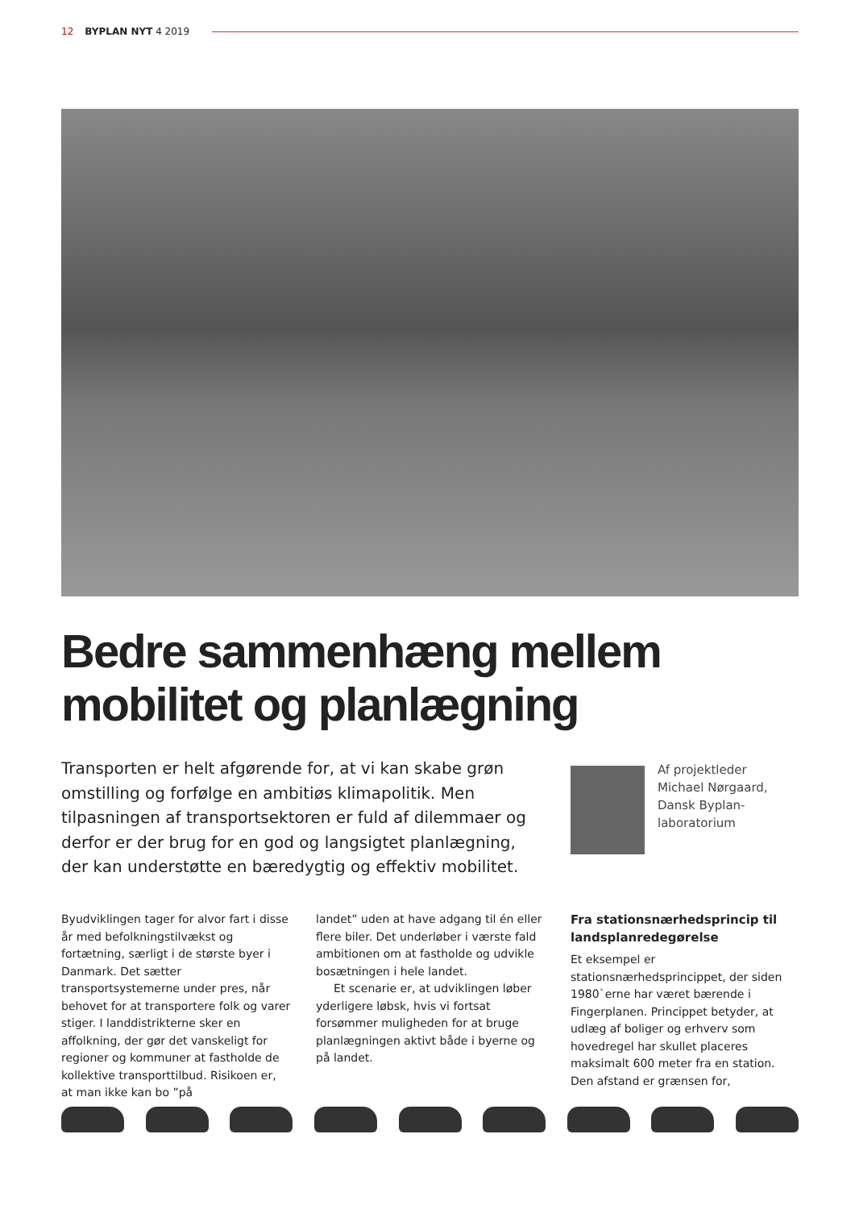12 BYPLAN NYT 4 2019
Bedre sammenhæng mellem
mobilitet og planlægning
Transporten er helt afgørende for, at vi kan skabe grøn omstilling og forfølge en ambitiøs klimapolitik. Men tilpasningen af transportsektoren er fuld af dilemmaer og derfor er der brug for en god og langsigtet planlægning, der kan understøtte en bæredygtig og effektiv mobilitet.
Af projektleder
Michael Nørgaard,
Dansk Byplan-
laboratorium
Byudviklingen tager for alvor fart i disse år med befolkningstilvækst og fortætning, særligt i de største byer i Danmark. Det sætter transportsystemerne under pres, når behovet for at transportere folk og varer stiger. I landdistrikterne sker en affolkning, der gør det vanskeligt for regioner og kommuner at fastholde de kollektive transporttilbud. Risikoen er, at man ikke kan bo ”på
landet” uden at have adgang til én eller flere biler. Det underløber i værste fald ambitionen om at fastholde og udvikle bosætningen i hele landet.
Et scenarie er, at udviklingen løber yderligere løbsk, hvis vi fortsat forsømmer muligheden for at bruge planlægningen aktivt både i byerne og på landet.
Fra stationsnærhedsprincip til landsplanredegørelse
Et eksempel er stationsnærhedsprincippet, der siden 1980`erne har været bærende i Fingerplanen. Princippet betyder, at udlæg af boliger og erhverv som hovedregel har skullet placeres maksimalt 600 meter fra en station. Den afstand er grænsen for,